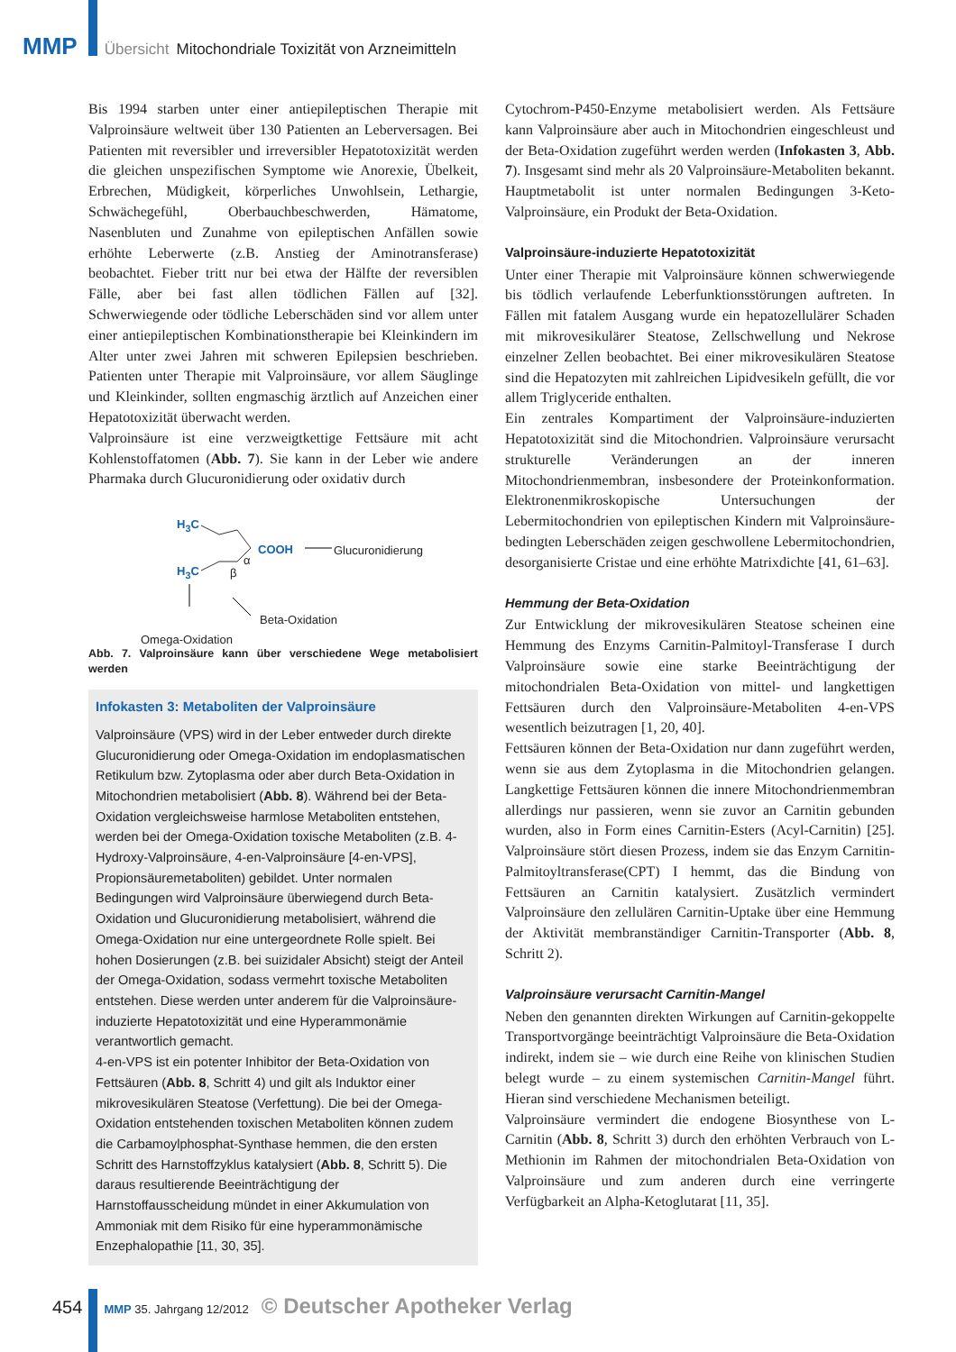MMP Übersicht Mitochondriale Toxizität von Arzneimitteln
Bis 1994 starben unter einer antiepileptischen Therapie mit Valproinsäure weltweit über 130 Patienten an Leberversagen. Bei Patienten mit reversibler und irreversibler Hepatotoxizität werden die gleichen unspezifischen Symptome wie Anorexie, Übelkeit, Erbrechen, Müdigkeit, körperliches Unwohlsein, Lethargie, Schwächegefühl, Oberbauchbeschwerden, Hämatome, Nasenbluten und Zunahme von epileptischen Anfällen sowie erhöhte Leberwerte (z.B. Anstieg der Aminotransferase) beobachtet. Fieber tritt nur bei etwa der Hälfte der reversiblen Fälle, aber bei fast allen tödlichen Fällen auf [32]. Schwerwiegende oder tödliche Leberschäden sind vor allem unter einer antiepileptischen Kombinationstherapie bei Kleinkindern im Alter unter zwei Jahren mit schweren Epilepsien beschrieben. Patienten unter Therapie mit Valproinsäure, vor allem Säuglinge und Kleinkinder, sollten engmaschig ärztlich auf Anzeichen einer Hepatotoxizität überwacht werden.
Valproinsäure ist eine verzweigtkettige Fettsäure mit acht Kohlenstoffatomen (Abb. 7). Sie kann in der Leber wie andere Pharmaka durch Glucuronidierung oder oxidativ durch
H<sub>3</sub>C
COOH Glucuronidierung
α
H<sub>3</sub>C β
Beta-Oxidation
Omega-Oxidation
Abb. 7. Valproinsäure kann über verschiedene Wege metabolisiert werden
Infokasten 3: Metaboliten der Valproinsäure
Valproinsäure (VPS) wird in der Leber entweder durch direkte Glucuronidierung oder Omega-Oxidation im endoplasmatischen Retikulum bzw. Zytoplasma oder aber durch Beta-Oxidation in Mitochondrien metabolisiert (Abb. 8). Während bei der Beta-Oxidation vergleichsweise harmlose Metaboliten entstehen, werden bei der Omega-Oxidation toxische Metaboliten (z.B. 4-Hydroxy-Valproinsäure, 4-en-Valproinsäure [4-en-VPS], Propionsäuremetaboliten) gebildet. Unter normalen Bedingungen wird Valproinsäure überwiegend durch Beta-Oxidation und Glucuronidierung metabolisiert, während die Omega-Oxidation nur eine untergeordnete Rolle spielt. Bei hohen Dosierungen (z.B. bei suizidaler Absicht) steigt der Anteil der Omega-Oxidation, sodass vermehrt toxische Metaboliten entstehen. Diese werden unter anderem für die Valproinsäure-induzierte Hepatotoxizität und eine Hyperammonämie verantwortlich gemacht.
4-en-VPS ist ein potenter Inhibitor der Beta-Oxidation von Fettsäuren (Abb. 8, Schritt 4) und gilt als Induktor einer mikrovesikulären Steatose (Verfettung). Die bei der Omega-Oxidation entstehenden toxischen Metaboliten können zudem die Carbamoylphosphat-Synthase hemmen, die den ersten Schritt des Harnstoffzyklus katalysiert (Abb. 8, Schritt 5). Die daraus resultierende Beeinträchtigung der Harnstoffausscheidung mündet in einer Akkumulation von Ammoniak mit dem Risiko für eine hyperammonämische Enzephalopathie [11, 30, 35].
Cytochrom-P450-Enzyme metabolisiert werden. Als Fettsäure kann Valproinsäure aber auch in Mitochondrien eingeschleust und der Beta-Oxidation zugeführt werden werden (Infokasten 3, Abb. 7). Insgesamt sind mehr als 20 Valproinsäure-Metaboliten bekannt. Hauptmetabolit ist unter normalen Bedingungen 3-Keto-Valproinsäure, ein Produkt der Beta-Oxidation.
Valproinsäure-induzierte Hepatotoxizität
Unter einer Therapie mit Valproinsäure können schwerwiegende bis tödlich verlaufende Leberfunktionsstörungen auftreten. In Fällen mit fatalem Ausgang wurde ein hepatozellulärer Schaden mit mikrovesikulärer Steatose, Zellschwellung und Nekrose einzelner Zellen beobachtet. Bei einer mikrovesikulären Steatose sind die Hepatozyten mit zahlreichen Lipidvesikeln gefüllt, die vor allem Triglyceride enthalten.
Ein zentrales Kompartiment der Valproinsäure-induzierten Hepatotoxizität sind die Mitochondrien. Valproinsäure verursacht strukturelle Veränderungen an der inneren Mitochondrienmembran, insbesondere der Proteinkonformation. Elektronenmikroskopische Untersuchungen der Lebermitochondrien von epileptischen Kindern mit Valproinsäure-bedingten Leberschäden zeigen geschwollene Lebermitochondrien, desorganisierte Cristae und eine erhöhte Matrixdichte [41, 61–63].
Hemmung der Beta-Oxidation
Zur Entwicklung der mikrovesikulären Steatose scheinen eine Hemmung des Enzyms Carnitin-Palmitoyl-Transferase I durch Valproinsäure sowie eine starke Beeinträchtigung der mitochondrialen Beta-Oxidation von mittel- und langkettigen Fettsäuren durch den Valproinsäure-Metaboliten 4-en-VPS wesentlich beizutragen [1, 20, 40].
Fettsäuren können der Beta-Oxidation nur dann zugeführt werden, wenn sie aus dem Zytoplasma in die Mitochondrien gelangen. Langkettige Fettsäuren können die innere Mitochondrienmembran allerdings nur passieren, wenn sie zuvor an Carnitin gebunden wurden, also in Form eines Carnitin-Esters (Acyl-Carnitin) [25]. Valproinsäure stört diesen Prozess, indem sie das Enzym Carnitin-Palmitoyltransferase(CPT) I hemmt, das die Bindung von Fettsäuren an Carnitin katalysiert. Zusätzlich vermindert Valproinsäure den zellulären Carnitin-Uptake über eine Hemmung der Aktivität membranständiger Carnitin-Transporter (Abb. 8, Schritt 2).
Valproinsäure verursacht Carnitin-Mangel
Neben den genannten direkten Wirkungen auf Carnitin-gekoppelte Transportvorgänge beeinträchtigt Valproinsäure die Beta-Oxidation indirekt, indem sie – wie durch eine Reihe von klinischen Studien belegt wurde – zu einem systemischen Carnitin-Mangel führt. Hieran sind verschiedene Mechanismen beteiligt.
Valproinsäure vermindert die endogene Biosynthese von L-Carnitin (Abb. 8, Schritt 3) durch den erhöhten Verbrauch von L-Methionin im Rahmen der mitochondrialen Beta-Oxidation von Valproinsäure und zum anderen durch eine verringerte Verfügbarkeit an Alpha-Ketoglutarat [11, 35].
454 MMP 35. Jahrgang 12/2012 © Deutscher Apotheker Verlag